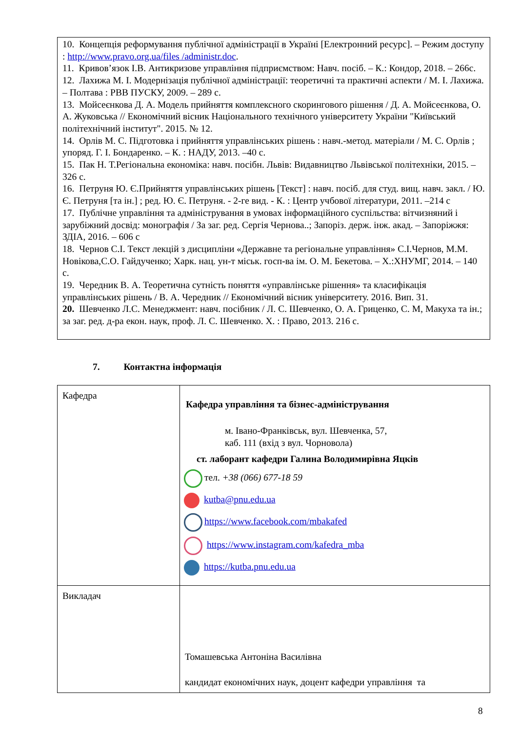10. Концепція реформування публічної адміністрації в Україні [Електронний ресурс]. – Режим доступу : http://www.pravo.org.ua/files /administr.doc.
11. Кривов’язок І.В. Антикризове управління підприємством: Навч. посіб. – К.: Кондор, 2018. – 266с.
12. Лахижа М. І. Модернізація публічної адміністрації: теоретичні та практичні аспекти / М. І. Лахижа. – Полтава : РВВ ПУСКУ, 2009. – 289 с.
13. Мойсеєнкова Д. А. Модель прийняття комплексного скорингового рішення / Д. А. Мойсеєнкова, О. А. Жуковська // Економічний вісник Національного технічного університету України "Київський політехнічний інститут". 2015. № 12.
14. Орлів М. С. Підготовка і прийняття управлінських рішень : навч.-метод. матеріали / М. С. Орлів ; упоряд. Г. І. Бондаренко. – К. : НАДУ, 2013. –40 с.
15. Пак Н. Т.Регіональна економіка: навч. посібн. Львів: Видавництво Львівської політехніки, 2015. – 326 с.
16. Петруня Ю. Є.Прийняття управлінських рішень [Текст] : навч. посіб. для студ. вищ. навч. закл. / Ю. Є. Петруня [та ін.] ; ред. Ю. Є. Петруня. - 2-ге вид. - К. : Центр учбової літератури, 2011. –214 с
17. Публічне управління та адміністрування в умовах інформаційного суспільства: вітчизняний і зарубіжний досвід: монографія / За заг. ред. Сергія Чернова..; Запоріз. держ. інж. акад. – Запоріжжя: ЗДІА, 2016. – 606 с
18. Чернов С.І. Текст лекцій з дисципліни «Державне та регіональне управління» С.І.Чернов, М.М. Новікова,С.О. Гайдученко; Харк. нац. ун-т міськ. госп-ва ім. О. М. Бекетова. – Х.:ХНУМГ, 2014. – 140 с.
19. Чередник В. А. Теоретична сутність поняття «управлінське рішення» та класифікація управлінських рішень / В. А. Чередник // Економічний вісник університету. 2016. Вип. 31.
20. Шевченко Л.С. Менеджмент: навч. посібник / Л. С. Шевченко, О. А. Гриценко, С. М, Макуха та ін.; за заг. ред. д-ра екон. наук, проф. Л. С. Шевченко. Х. : Право, 2013. 216 с.
7. Контактна інформація
| Кафедра | Кафедра управління та бізнес-адміністрування м. Івано-Франківськ, вул. Шевченка, 57, каб. 111 (вхід з вул. Чорновола) ст. лаборант кафедри Галина Володимирівна Яцків тел. +38 (066) 677-18 59 kutba@pnu.edu.ua https://www.facebook.com/mbakafed https://www.instagram.com/kafedra_mba https://kutba.pnu.edu.ua |
| Викладач | Томашевська Антоніна Василівна кандидат економічних наук, доцент кафедри управління та |
8